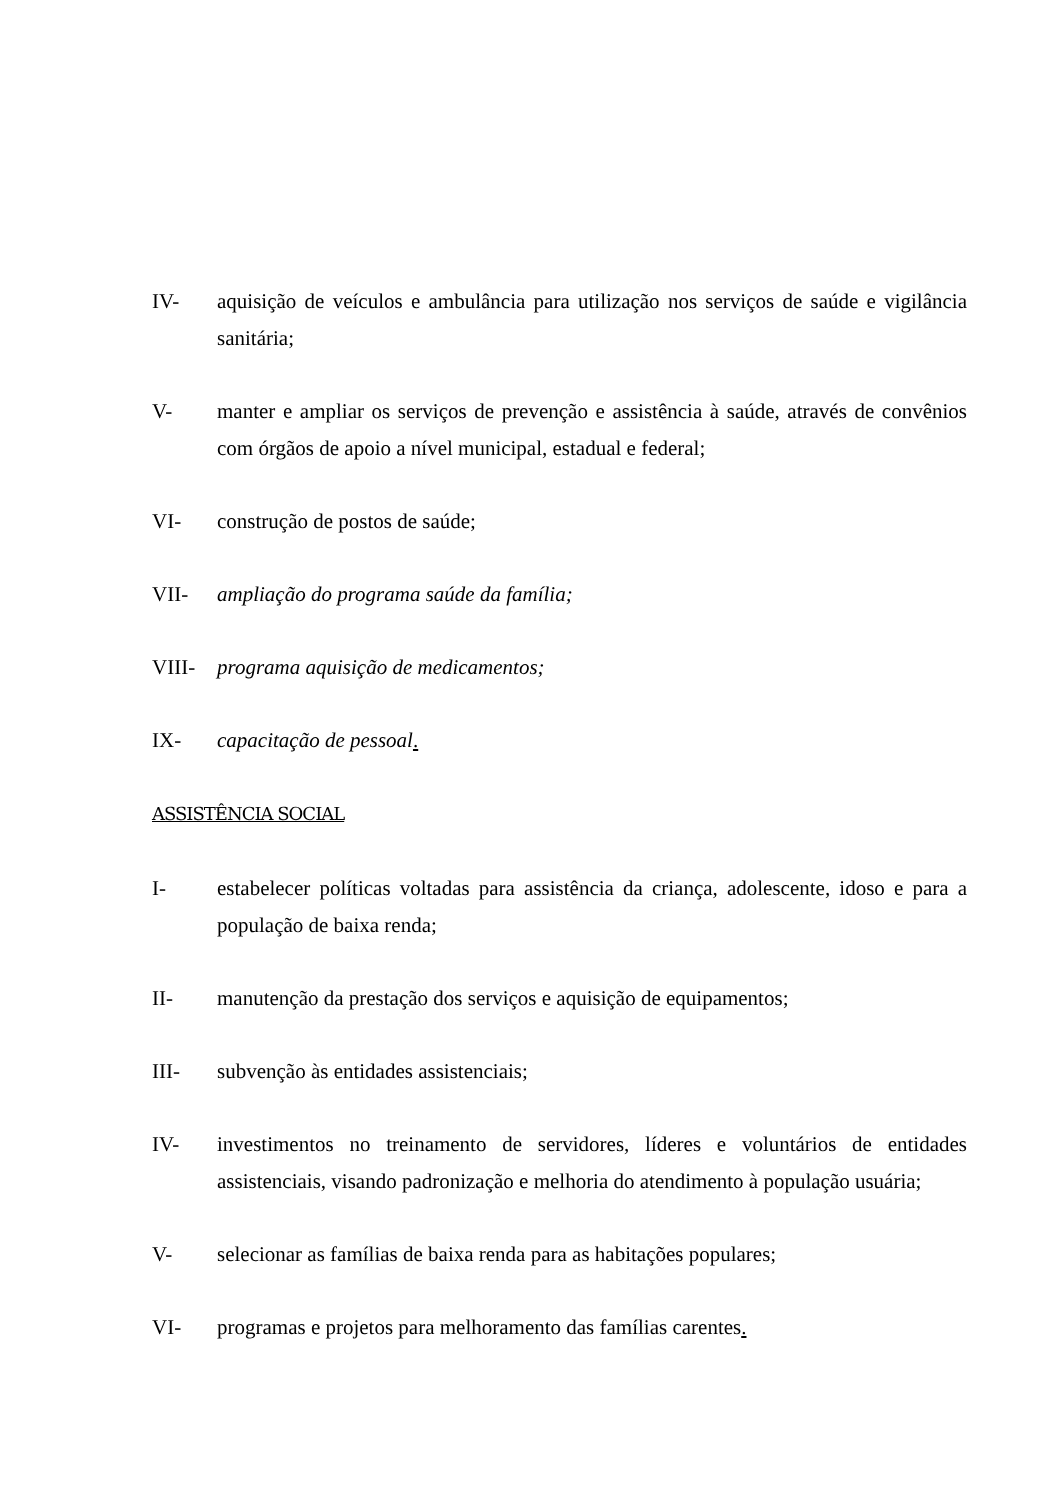IV- aquisição de veículos e ambulância para utilização nos serviços de saúde e vigilância sanitária;
V- manter e ampliar os serviços de prevenção e assistência à saúde, através de convênios com órgãos de apoio a nível municipal, estadual e federal;
VI- construção de postos de saúde;
VII- ampliação do programa saúde da família;
VIII- programa aquisição de medicamentos;
IX- capacitação de pessoal.
ASSISTÊNCIA SOCIAL
I- estabelecer políticas voltadas para assistência da criança, adolescente, idoso e para a população de baixa renda;
II- manutenção da prestação dos serviços e aquisição de equipamentos;
III- subvenção às entidades assistenciais;
IV- investimentos no treinamento de servidores, líderes e voluntários de entidades assistenciais, visando padronização e melhoria do atendimento à população usuária;
V- selecionar as famílias de baixa renda para as habitações populares;
VI- programas e projetos para melhoramento das famílias carentes.